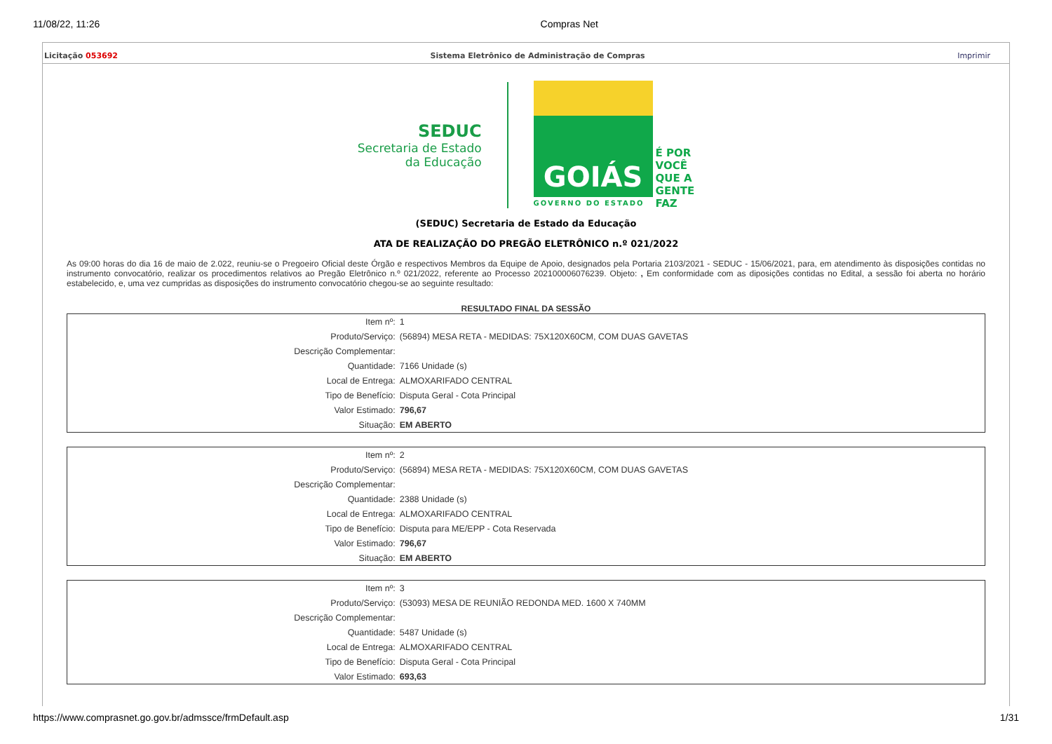11/08/22, 11:26 Compras Net
Licitação 053692 Sistema Eletrônico de Administração de Compras Imprimir
SEDUC
Secretaria de Estado
da Educação
GOIÁS
GOVERNO DO ESTADO
É POR
VOCÊ
QUE A
GENTE
FAZ
(SEDUC) Secretaria de Estado da Educação
ATA DE REALIZAÇÃO DO PREGÃO ELETRÔNICO n.º 021/2022
As 09:00 horas do dia 16 de maio de 2.022, reuniu-se o Pregoeiro Oficial deste Órgão e respectivos Membros da Equipe de Apoio, designados pela Portaria 2103/2021 - SEDUC - 15/06/2021, para, em atendimento às disposições contidas no instrumento convocatório, realizar os procedimentos relativos ao Pregão Eletrônico n.º 021/2022, referente ao Processo 202100006076239. Objeto: , Em conformidade com as diposições contidas no Edital, a sessão foi aberta no horário estabelecido, e, uma vez cumpridas as disposições do instrumento convocatório chegou-se ao seguinte resultado:
RESULTADO FINAL DA SESSÃO
| Item nº: | 1 |
| Produto/Serviço: | (56894) MESA RETA - MEDIDAS: 75X120X60CM, COM DUAS GAVETAS |
| Descrição Complementar: | |
| Quantidade: | 7166 Unidade (s) |
| Local de Entrega: | ALMOXARIFADO CENTRAL |
| Tipo de Benefício: | Disputa Geral - Cota Principal |
| Valor Estimado: | 796,67 |
| Situação: | EM ABERTO |
| Item nº: | 2 |
| Produto/Serviço: | (56894) MESA RETA - MEDIDAS: 75X120X60CM, COM DUAS GAVETAS |
| Descrição Complementar: | |
| Quantidade: | 2388 Unidade (s) |
| Local de Entrega: | ALMOXARIFADO CENTRAL |
| Tipo de Benefício: | Disputa para ME/EPP - Cota Reservada |
| Valor Estimado: | 796,67 |
| Situação: | EM ABERTO |
| Item nº: | 3 |
| Produto/Serviço: | (53093) MESA DE REUNIÃO REDONDA MED. 1600 X 740MM |
| Descrição Complementar: | |
| Quantidade: | 5487 Unidade (s) |
| Local de Entrega: | ALMOXARIFADO CENTRAL |
| Tipo de Benefício: | Disputa Geral - Cota Principal |
| Valor Estimado: | 693,63 |
https://www.comprasnet.go.gov.br/admssce/frmDefault.asp 1/31